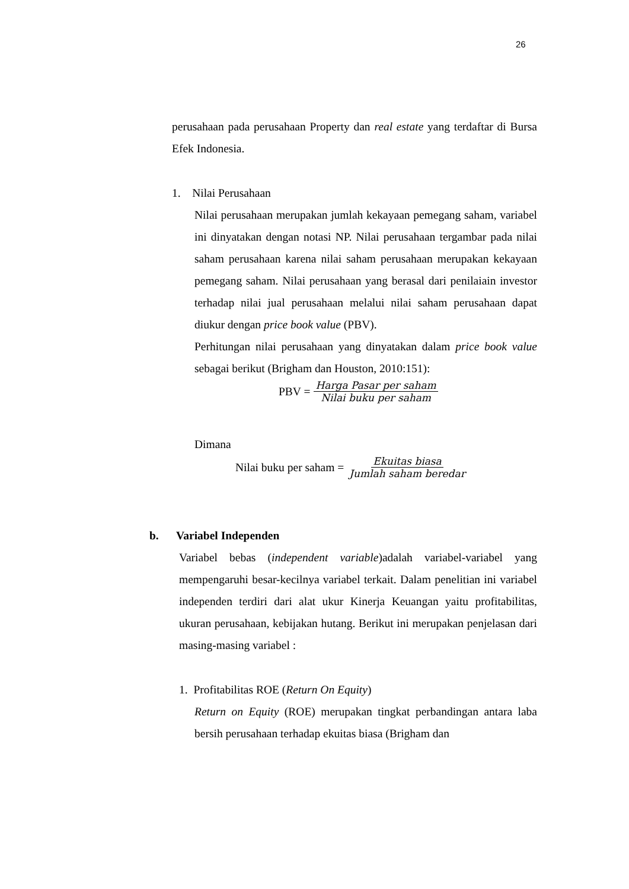26
perusahaan pada perusahaan Property dan real estate yang terdaftar di Bursa Efek Indonesia.
1. Nilai Perusahaan
Nilai perusahaan merupakan jumlah kekayaan pemegang saham, variabel ini dinyatakan dengan notasi NP. Nilai perusahaan tergambar pada nilai saham perusahaan karena nilai saham perusahaan merupakan kekayaan pemegang saham. Nilai perusahaan yang berasal dari penilaiain investor terhadap nilai jual perusahaan melalui nilai saham perusahaan dapat diukur dengan price book value (PBV).
Perhitungan nilai perusahaan yang dinyatakan dalam price book value sebagai berikut (Brigham dan Houston, 2010:151):
PBV = Harga Pasar per saham Nilai buku per saham
Dimana
Nilai buku per saham = Ekuitas biasa Jumlah saham beredar
b. Variabel Independen
Variabel bebas (independent variable)adalah variabel-variabel yang mempengaruhi besar-kecilnya variabel terkait. Dalam penelitian ini variabel independen terdiri dari alat ukur Kinerja Keuangan yaitu profitabilitas, ukuran perusahaan, kebijakan hutang. Berikut ini merupakan penjelasan dari masing-masing variabel :
1. Profitabilitas ROE (Return On Equity)
Return on Equity (ROE) merupakan tingkat perbandingan antara laba bersih perusahaan terhadap ekuitas biasa (Brigham dan